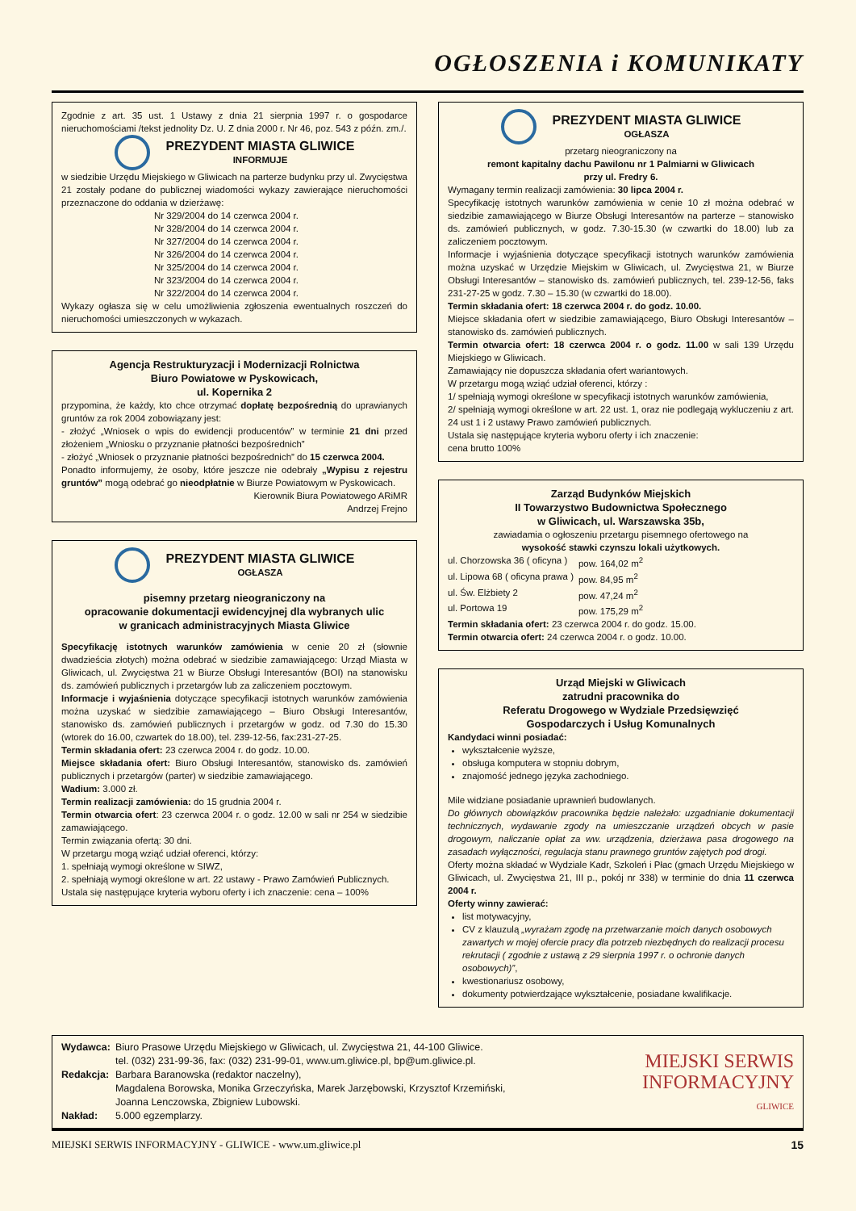OGŁOSZENIA i KOMUNIKATY
Zgodnie z art. 35 ust. 1 Ustawy z dnia 21 sierpnia 1997 r. o gospodarce nieruchomościami /tekst jednolity Dz. U. Z dnia 2000 r. Nr 46, poz. 543 z późn. zm./.
PREZYDENT MIASTA GLIWICE
INFORMUJE
w siedzibie Urzędu Miejskiego w Gliwicach na parterze budynku przy ul. Zwycięstwa 21 zostały podane do publicznej wiadomości wykazy zawierające nieruchomości przeznaczone do oddania w dzierżawę:
Nr 329/2004 do 14 czerwca 2004 r.
Nr 328/2004 do 14 czerwca 2004 r.
Nr 327/2004 do 14 czerwca 2004 r.
Nr 326/2004 do 14 czerwca 2004 r.
Nr 325/2004 do 14 czerwca 2004 r.
Nr 323/2004 do 14 czerwca 2004 r.
Nr 322/2004 do 14 czerwca 2004 r.
Wykazy ogłasza się w celu umożliwienia zgłoszenia ewentualnych roszczeń do nieruchomości umieszczonych w wykazach.
Agencja Restrukturyzacji i Modernizacji Rolnictwa
Biuro Powiatowe w Pyskowicach,
ul. Kopernika 2
przypomina, że każdy, kto chce otrzymać dopłatę bezpośrednią do uprawianych gruntów za rok 2004 zobowiązany jest:
- złożyć „Wniosek o wpis do ewidencji producentów” w terminie 21 dni przed złożeniem „Wniosku o przyznanie płatności bezpośrednich”
- złożyć „Wniosek o przyznanie płatności bezpośrednich” do 15 czerwca 2004.
Ponadto informujemy, że osoby, które jeszcze nie odebrały „Wypisu z rejestru gruntów” mogą odebrać go nieodpłatnie w Biurze Powiatowym w Pyskowicach.
Kierownik Biura Powiatowego ARiMR
Andrzej Frejno
PREZYDENT MIASTA GLIWICE
OGŁASZA
pisemny przetarg nieograniczony na
opracowanie dokumentacji ewidencyjnej dla wybranych ulic
w granicach administracyjnych Miasta Gliwice
Specyfikację istotnych warunków zamówienia w cenie 20 zł (słownie dwadzieścia złotych) można odebrać w siedzibie zamawiającego: Urząd Miasta w Gliwicach, ul. Zwycięstwa 21 w Biurze Obsługi Interesantów (BOI) na stanowisku ds. zamówień publicznych i przetargów lub za zaliczeniem pocztowym.
Informacje i wyjaśnienia dotyczące specyfikacji istotnych warunków zamówienia można uzyskać w siedzibie zamawiającego – Biuro Obsługi Interesantów, stanowisko ds. zamówień publicznych i przetargów w godz. od 7.30 do 15.30 (wtorek do 16.00, czwartek do 18.00), tel. 239-12-56, fax:231-27-25.
Termin składania ofert: 23 czerwca 2004 r. do godz. 10.00.
Miejsce składania ofert: Biuro Obsługi Interesantów, stanowisko ds. zamówień publicznych i przetargów (parter) w siedzibie zamawiającego.
Wadium: 3.000 zł.
Termin realizacji zamówienia: do 15 grudnia 2004 r.
Termin otwarcia ofert: 23 czerwca 2004 r. o godz. 12.00 w sali nr 254 w siedzibie zamawiającego.
Termin związania ofertą: 30 dni.
W przetargu mogą wziąć udział oferenci, którzy:
1. spełniają wymogi określone w SIWZ,
2. spełniają wymogi określone w art. 22 ustawy - Prawo Zamówień Publicznych.
Ustala się następujące kryteria wyboru oferty i ich znaczenie: cena – 100%
PREZYDENT MIASTA GLIWICE
OGŁASZA
przetarg nieograniczony na
remont kapitalny dachu Pawilonu nr 1 Palmiarni w Gliwicach
przy ul. Fredry 6.
Wymagany termin realizacji zamówienia: 30 lipca 2004 r.
Specyfikację istotnych warunków zamówienia w cenie 10 zł można odebrać w siedzibie zamawiającego w Biurze Obsługi Interesantów na parterze – stanowisko ds. zamówień publicznych, w godz. 7.30-15.30 (w czwartki do 18.00) lub za zaliczeniem pocztowym.
Informacje i wyjaśnienia dotyczące specyfikacji istotnych warunków zamówienia można uzyskać w Urzędzie Miejskim w Gliwicach, ul. Zwycięstwa 21, w Biurze Obsługi Interesantów – stanowisko ds. zamówień publicznych, tel. 239-12-56, faks 231-27-25 w godz. 7.30 – 15.30 (w czwartki do 18.00).
Termin składania ofert: 18 czerwca 2004 r. do godz. 10.00.
Miejsce składania ofert w siedzibie zamawiającego, Biuro Obsługi Interesantów – stanowisko ds. zamówień publicznych.
Termin otwarcia ofert: 18 czerwca 2004 r. o godz. 11.00 w sali 139 Urzędu Miejskiego w Gliwicach.
Zamawiający nie dopuszcza składania ofert wariantowych.
W przetargu mogą wziąć udział oferenci, którzy :
1/ spełniają wymogi określone w specyfikacji istotnych warunków zamówienia,
2/ spełniają wymogi określone w art. 22 ust. 1, oraz nie podlegają wykluczeniu z art. 24 ust 1 i 2 ustawy Prawo zamówień publicznych.
Ustala się następujące kryteria wyboru oferty i ich znaczenie:
cena brutto 100%
Zarząd Budynków Miejskich
II Towarzystwo Budownictwa Społecznego
w Gliwicach, ul. Warszawska 35b,
zawiadamia o ogłoszeniu przetargu pisemnego ofertowego na
wysokość stawki czynszu lokali użytkowych.
| ul. Chorzowska 36 ( oficyna ) | pow. 164,02 m<sup>2</sup> |
| ul. Lipowa 68 ( oficyna prawa ) | pow. 84,95 m<sup>2</sup> |
| ul. Św. Elżbiety 2 | pow. 47,24 m<sup>2</sup> |
| ul. Portowa 19 | pow. 175,29 m<sup>2</sup> |
Termin składania ofert: 23 czerwca 2004 r. do godz. 15.00.
Termin otwarcia ofert: 24 czerwca 2004 r. o godz. 10.00.
Urząd Miejski w Gliwicach
zatrudni pracownika do
Referatu Drogowego w Wydziale Przedsięwzięć
Gospodarczych i Usług Komunalnych
Kandydaci winni posiadać:
wykształcenie wyższe,
obsługa komputera w stopniu dobrym,
znajomość jednego języka zachodniego.
Mile widziane posiadanie uprawnień budowlanych.
Do głównych obowiązków pracownika będzie należało: uzgadnianie dokumentacji technicznych, wydawanie zgody na umieszczanie urządzeń obcych w pasie drogowym, naliczanie opłat za ww. urządzenia, dzierżawa pasa drogowego na zasadach wyłączności, regulacja stanu prawnego gruntów zajętych pod drogi.
Oferty można składać w Wydziale Kadr, Szkoleń i Płac (gmach Urzędu Miejskiego w Gliwicach, ul. Zwycięstwa 21, III p., pokój nr 338) w terminie do dnia 11 czerwca 2004 r.
Oferty winny zawierać:
list motywacyjny,
CV z klauzulą „wyrażam zgodę na przetwarzanie moich danych osobowych zawartych w mojej ofercie pracy dla potrzeb niezbędnych do realizacji procesu rekrutacji ( zgodnie z ustawą z 29 sierpnia 1997 r. o ochronie danych osobowych)”,
kwestionariusz osobowy,
dokumenty potwierdzające wykształcenie, posiadane kwalifikacje.
| Wydawca: | Biuro Prasowe Urzędu Miejskiego w Gliwicach, ul. Zwycięstwa 21, 44-100 Gliwice. tel. (032) 231-99-36, fax: (032) 231-99-01, www.um.gliwice.pl, bp@um.gliwice.pl. |
| Redakcja: | Barbara Baranowska (redaktor naczelny), Magdalena Borowska, Monika Grzeczyńska, Marek Jarzębowski, Krzysztof Krzemiński, Joanna Lenczowska, Zbigniew Lubowski. |
| Nakład: | 5.000 egzemplarzy. |
MIEJSKI SERWIS
INFORMACYJNY
GLIWICE
MIEJSKI SERWIS INFORMACYJNY - GLIWICE - www.um.gliwice.pl 15